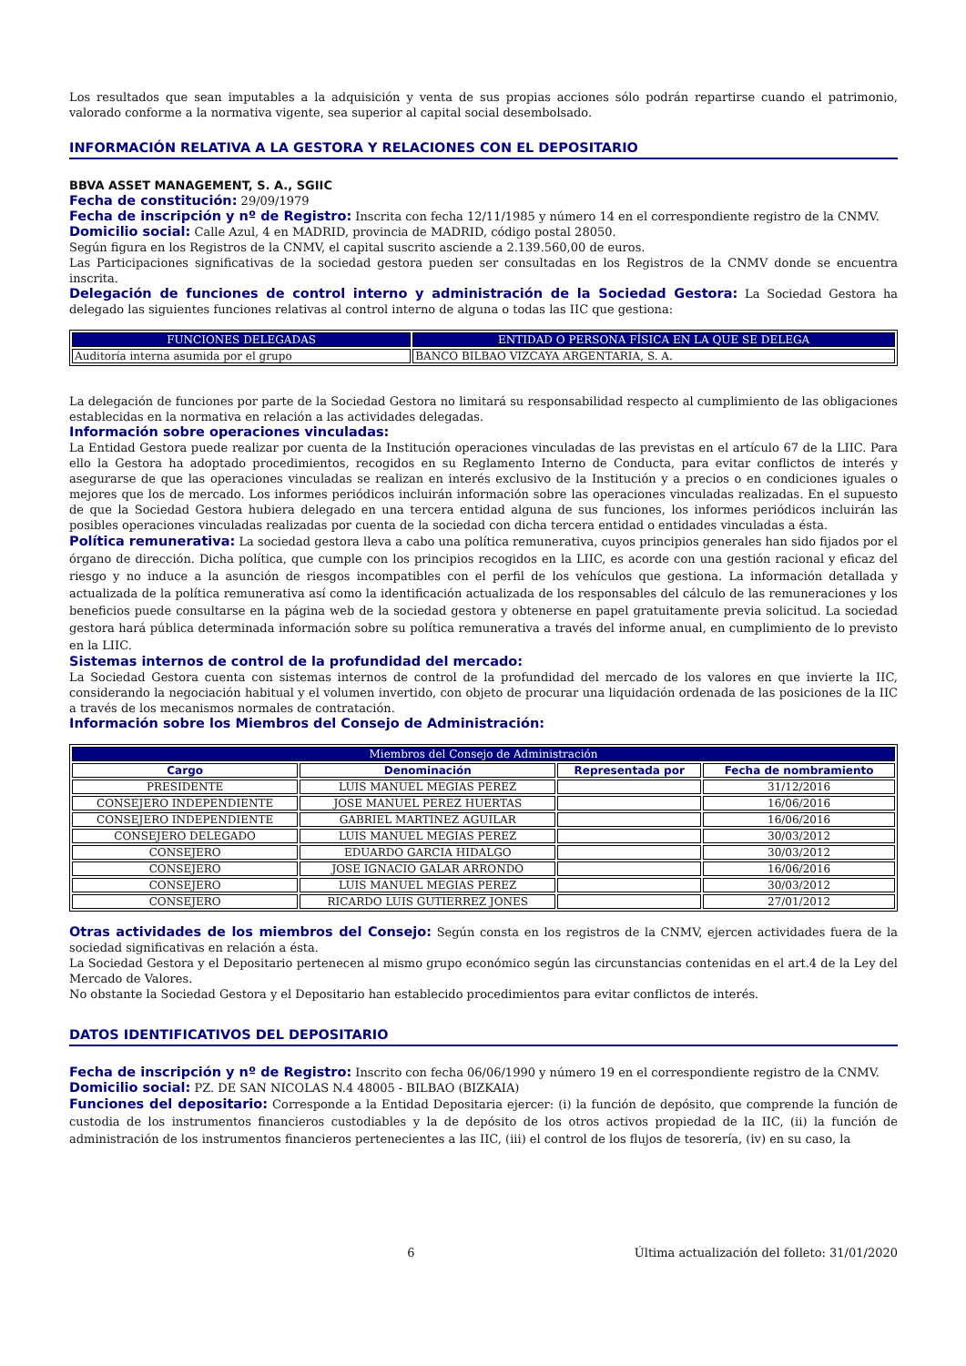Los resultados que sean imputables a la adquisición y venta de sus propias acciones sólo podrán repartirse cuando el patrimonio, valorado conforme a la normativa vigente, sea superior al capital social desembolsado.
INFORMACIÓN RELATIVA A LA GESTORA Y RELACIONES CON EL DEPOSITARIO
BBVA ASSET MANAGEMENT, S. A., SGIIC
Fecha de constitución: 29/09/1979
Fecha de inscripción y nº de Registro: Inscrita con fecha 12/11/1985 y número 14 en el correspondiente registro de la CNMV.
Domicilio social: Calle Azul, 4 en MADRID, provincia de MADRID, código postal 28050.
Según figura en los Registros de la CNMV, el capital suscrito asciende a 2.139.560,00 de euros.
Las Participaciones significativas de la sociedad gestora pueden ser consultadas en los Registros de la CNMV donde se encuentra inscrita.
Delegación de funciones de control interno y administración de la Sociedad Gestora: La Sociedad Gestora ha delegado las siguientes funciones relativas al control interno de alguna o todas las IIC que gestiona:
| FUNCIONES DELEGADAS | ENTIDAD O PERSONA FÍSICA EN LA QUE SE DELEGA |
| --- | --- |
| Auditoría interna asumida por el grupo | BANCO BILBAO VIZCAYA ARGENTARIA, S. A. |
La delegación de funciones por parte de la Sociedad Gestora no limitará su responsabilidad respecto al cumplimiento de las obligaciones establecidas en la normativa en relación a las actividades delegadas.
Información sobre operaciones vinculadas:
La Entidad Gestora puede realizar por cuenta de la Institución operaciones vinculadas de las previstas en el artículo 67 de la LIIC. Para ello la Gestora ha adoptado procedimientos, recogidos en su Reglamento Interno de Conducta, para evitar conflictos de interés y asegurarse de que las operaciones vinculadas se realizan en interés exclusivo de la Institución y a precios o en condiciones iguales o mejores que los de mercado. Los informes periódicos incluirán información sobre las operaciones vinculadas realizadas. En el supuesto de que la Sociedad Gestora hubiera delegado en una tercera entidad alguna de sus funciones, los informes periódicos incluirán las posibles operaciones vinculadas realizadas por cuenta de la sociedad con dicha tercera entidad o entidades vinculadas a ésta.
Política remunerativa: La sociedad gestora lleva a cabo una política remunerativa, cuyos principios generales han sido fijados por el órgano de dirección. Dicha política, que cumple con los principios recogidos en la LIIC, es acorde con una gestión racional y eficaz del riesgo y no induce a la asunción de riesgos incompatibles con el perfil de los vehículos que gestiona. La información detallada y actualizada de la política remunerativa así como la identificación actualizada de los responsables del cálculo de las remuneraciones y los beneficios puede consultarse en la página web de la sociedad gestora y obtenerse en papel gratuitamente previa solicitud. La sociedad gestora hará pública determinada información sobre su política remunerativa a través del informe anual, en cumplimiento de lo previsto en la LIIC.
Sistemas internos de control de la profundidad del mercado:
La Sociedad Gestora cuenta con sistemas internos de control de la profundidad del mercado de los valores en que invierte la IIC, considerando la negociación habitual y el volumen invertido, con objeto de procurar una liquidación ordenada de las posiciones de la IIC a través de los mecanismos normales de contratación.
Información sobre los Miembros del Consejo de Administración:
| Miembros del Consejo de Administración | | | |
| --- | --- | --- | --- |
| Cargo | Denominación | Representada por | Fecha de nombramiento |
| PRESIDENTE | LUIS MANUEL MEGIAS PEREZ | | 31/12/2016 |
| CONSEJERO INDEPENDIENTE | JOSE MANUEL PEREZ HUERTAS | | 16/06/2016 |
| CONSEJERO INDEPENDIENTE | GABRIEL MARTINEZ AGUILAR | | 16/06/2016 |
| CONSEJERO DELEGADO | LUIS MANUEL MEGIAS PEREZ | | 30/03/2012 |
| CONSEJERO | EDUARDO GARCIA HIDALGO | | 30/03/2012 |
| CONSEJERO | JOSE IGNACIO GALAR ARRONDO | | 16/06/2016 |
| CONSEJERO | LUIS MANUEL MEGIAS PEREZ | | 30/03/2012 |
| CONSEJERO | RICARDO LUIS GUTIERREZ JONES | | 27/01/2012 |
Otras actividades de los miembros del Consejo: Según consta en los registros de la CNMV, ejercen actividades fuera de la sociedad significativas en relación a ésta.
La Sociedad Gestora y el Depositario pertenecen al mismo grupo económico según las circunstancias contenidas en el art.4 de la Ley del Mercado de Valores.
No obstante la Sociedad Gestora y el Depositario han establecido procedimientos para evitar conflictos de interés.
DATOS IDENTIFICATIVOS DEL DEPOSITARIO
Fecha de inscripción y nº de Registro: Inscrito con fecha 06/06/1990 y número 19 en el correspondiente registro de la CNMV.
Domicilio social: PZ. DE SAN NICOLAS N.4 48005 - BILBAO (BIZKAIA)
Funciones del depositario: Corresponde a la Entidad Depositaria ejercer: (i) la función de depósito, que comprende la función de custodia de los instrumentos financieros custodiables y la de depósito de los otros activos propiedad de la IIC, (ii) la función de administración de los instrumentos financieros pertenecientes a las IIC, (iii) el control de los flujos de tesorería, (iv) en su caso, la
6 Última actualización del folleto: 31/01/2020